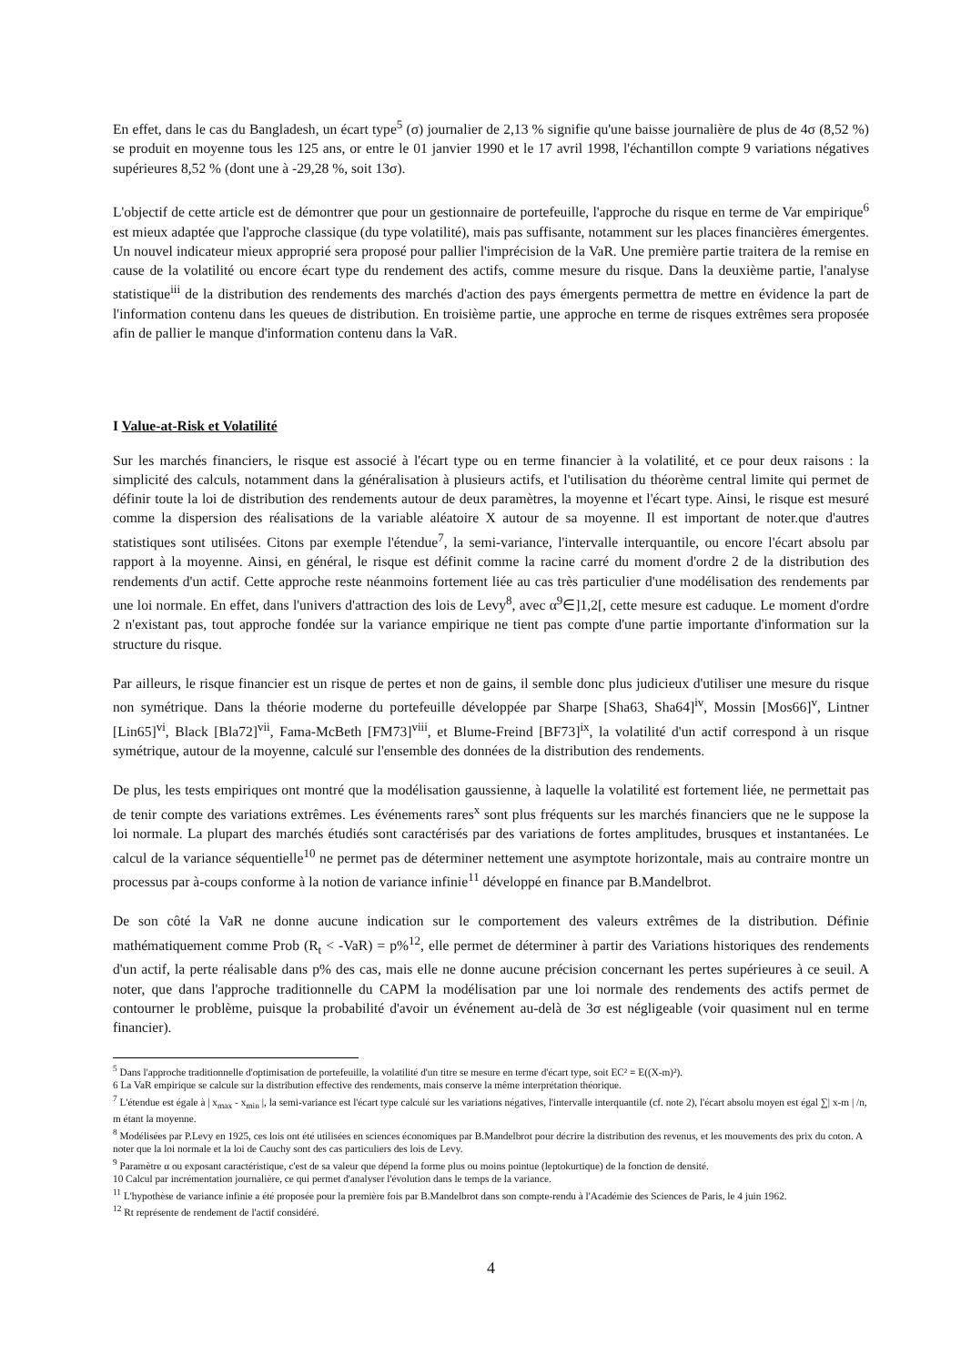En effet, dans le cas du Bangladesh, un écart type<sup>5</sup> (σ) journalier de 2,13 % signifie qu'une baisse journalière de plus de 4σ (8,52 %) se produit en moyenne tous les 125 ans, or entre le 01 janvier 1990 et le 17 avril 1998, l'échantillon compte 9 variations négatives supérieures 8,52 % (dont une à -29,28 %, soit 13σ).
L'objectif de cette article est de démontrer que pour un gestionnaire de portefeuille, l'approche du risque en terme de Var empirique<sup>6</sup> est mieux adaptée que l'approche classique (du type volatilité), mais pas suffisante, notamment sur les places financières émergentes. Un nouvel indicateur mieux approprié sera proposé pour pallier l'imprécision de la VaR. Une première partie traitera de la remise en cause de la volatilité ou encore écart type du rendement des actifs, comme mesure du risque. Dans la deuxième partie, l'analyse statistique<sup>iii</sup> de la distribution des rendements des marchés d'action des pays émergents permettra de mettre en évidence la part de l'information contenu dans les queues de distribution. En troisième partie, une approche en terme de risques extrêmes sera proposée afin de pallier le manque d'information contenu dans la VaR.
I Value-at-Risk et Volatilité
Sur les marchés financiers, le risque est associé à l'écart type ou en terme financier à la volatilité, et ce pour deux raisons : la simplicité des calculs, notamment dans la généralisation à plusieurs actifs, et l'utilisation du théorème central limite qui permet de définir toute la loi de distribution des rendements autour de deux paramètres, la moyenne et l'écart type. Ainsi, le risque est mesuré comme la dispersion des réalisations de la variable aléatoire X autour de sa moyenne. Il est important de noter.que d'autres statistiques sont utilisées. Citons par exemple l'étendue<sup>7</sup>, la semi-variance, l'intervalle interquantile, ou encore l'écart absolu par rapport à la moyenne. Ainsi, en général, le risque est définit comme la racine carré du moment d'ordre 2 de la distribution des rendements d'un actif. Cette approche reste néanmoins fortement liée au cas très particulier d'une modélisation des rendements par une loi normale. En effet, dans l'univers d'attraction des lois de Levy<sup>8</sup>, avec α<sup>9</sup>∈]1,2[, cette mesure est caduque. Le moment d'ordre 2 n'existant pas, tout approche fondée sur la variance empirique ne tient pas compte d'une partie importante d'information sur la structure du risque.
Par ailleurs, le risque financier est un risque de pertes et non de gains, il semble donc plus judicieux d'utiliser une mesure du risque non symétrique. Dans la théorie moderne du portefeuille développée par Sharpe [Sha63, Sha64]<sup>iv</sup>, Mossin [Mos66]<sup>v</sup>, Lintner [Lin65]<sup>vi</sup>, Black [Bla72]<sup>vii</sup>, Fama-McBeth [FM73]<sup>viii</sup>, et Blume-Freind [BF73]<sup>ix</sup>, la volatilité d'un actif correspond à un risque symétrique, autour de la moyenne, calculé sur l'ensemble des données de la distribution des rendements.
De plus, les tests empiriques ont montré que la modélisation gaussienne, à laquelle la volatilité est fortement liée, ne permettait pas de tenir compte des variations extrêmes. Les événements rares<sup>x</sup> sont plus fréquents sur les marchés financiers que ne le suppose la loi normale. La plupart des marchés étudiés sont caractérisés par des variations de fortes amplitudes, brusques et instantanées. Le calcul de la variance séquentielle<sup>10</sup> ne permet pas de déterminer nettement une asymptote horizontale, mais au contraire montre un processus par à-coups conforme à la notion de variance infinie<sup>11</sup> développé en finance par B.Mandelbrot.
De son côté la VaR ne donne aucune indication sur le comportement des valeurs extrêmes de la distribution. Définie mathématiquement comme Prob (R<sub>t</sub> < -VaR) = p%<sup>12</sup>, elle permet de déterminer à partir des Variations historiques des rendements d'un actif, la perte réalisable dans p% des cas, mais elle ne donne aucune précision concernant les pertes supérieures à ce seuil. A noter, que dans l'approche traditionnelle du CAPM la modélisation par une loi normale des rendements des actifs permet de contourner le problème, puisque la probabilité d'avoir un événement au-delà de 3σ est négligeable (voir quasiment nul en terme financier).
<sup>5</sup> Dans l'approche traditionnelle d'optimisation de portefeuille, la volatilité d'un titre se mesure en terme d'écart type, soit EC² = E((X-m)²).
6 La VaR empirique se calcule sur la distribution effective des rendements, mais conserve la même interprétation théorique.
<sup>7</sup> L'étendue est égale à | x<sub>max</sub> - x<sub>min</sub> |, la semi-variance est l'écart type calculé sur les variations négatives, l'intervalle interquantile (cf. note 2), l'écart absolu moyen est égal ∑| x-m | /n, m étant la moyenne.
<sup>8</sup> Modélisées par P.Levy en 1925, ces lois ont été utilisées en sciences économiques par B.Mandelbrot pour décrire la distribution des revenus, et les mouvements des prix du coton. A noter que la loi normale et la loi de Cauchy sont des cas particuliers des lois de Levy.
<sup>9</sup> Paramètre α ou exposant caractéristique, c'est de sa valeur que dépend la forme plus ou moins pointue (leptokurtique) de la fonction de densité.
10 Calcul par incrémentation journalière, ce qui permet d'analyser l'évolution dans le temps de la variance.
<sup>11</sup> L'hypothèse de variance infinie a été proposée pour la première fois par B.Mandelbrot dans son compte-rendu à l'Académie des Sciences de Paris, le 4 juin 1962.
<sup>12</sup> Rt représente de rendement de l'actif considéré.
4